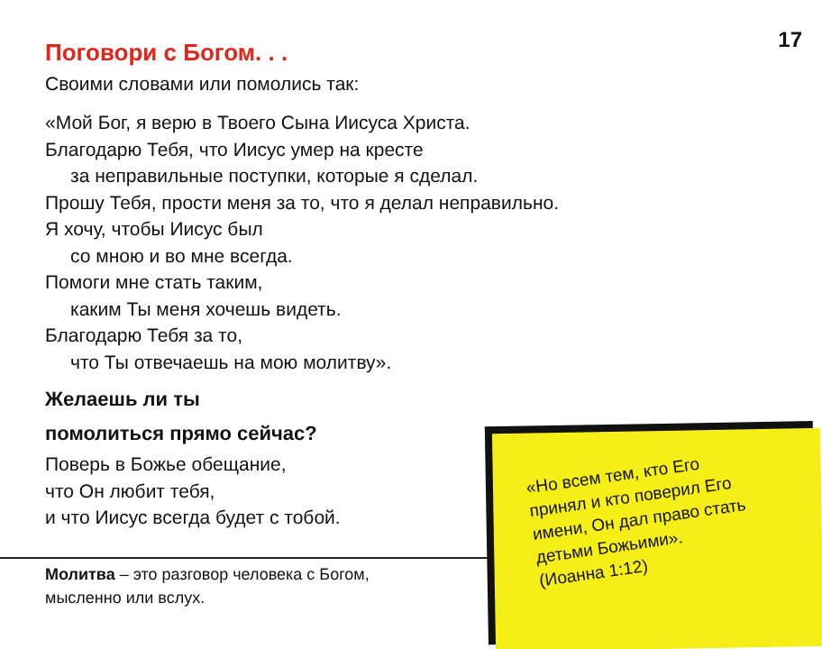17
Поговори с Богом. . .
Своими словами или помолись так:
«Мой Бог, я верю в Твоего Сына Иисуса Христа.
Благодарю Тебя, что Иисус умер на кресте
за неправильные поступки, которые я сделал.
Прошу Тебя, прости меня за то, что я делал неправильно.
Я хочу, чтобы Иисус был
со мною и во мне всегда.
Помоги мне стать таким,
каким Ты меня хочешь видеть.
Благодарю Тебя за то,
что Ты отвечаешь на мою молитву».
Желаешь ли ты
помолиться прямо сейчас?
Поверь в Божье обещание,
что Он любит тебя,
и что Иисус всегда будет с тобой.
Молитва – это разговор человека с Богом,
мысленно или вслух.
«Но всем тем, кто Его принял и кто поверил Его имени, Он дал право стать детьми Божьими».
(Иоанна 1:12)